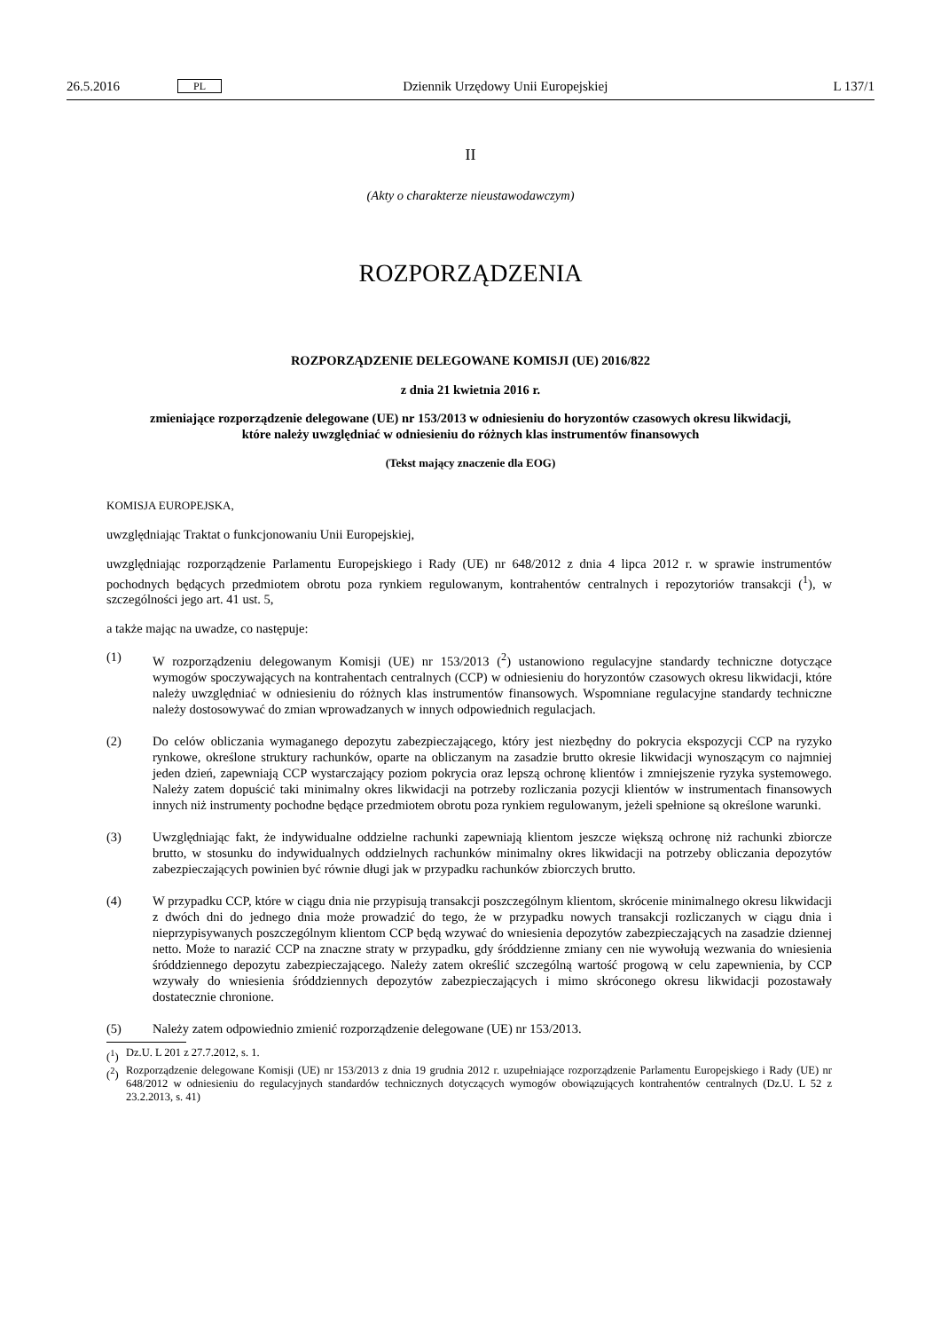26.5.2016 PL Dziennik Urzędowy Unii Europejskiej L 137/1
II
(Akty o charakterze nieustawodawczym)
ROZPORZĄDZENIA
ROZPORZĄDZENIE DELEGOWANE KOMISJI (UE) 2016/822
z dnia 21 kwietnia 2016 r.
zmieniające rozporządzenie delegowane (UE) nr 153/2013 w odniesieniu do horyzontów czasowych okresu likwidacji, które należy uwzględniać w odniesieniu do różnych klas instrumentów finansowych
(Tekst mający znaczenie dla EOG)
KOMISJA EUROPEJSKA,
uwzględniając Traktat o funkcjonowaniu Unii Europejskiej,
uwzględniając rozporządzenie Parlamentu Europejskiego i Rady (UE) nr 648/2012 z dnia 4 lipca 2012 r. w sprawie instrumentów pochodnych będących przedmiotem obrotu poza rynkiem regulowanym, kontrahentów centralnych i repozytoriów transakcji (<sup>1</sup>), w szczególności jego art. 41 ust. 5,
a także mając na uwadze, co następuje:
(1) W rozporządzeniu delegowanym Komisji (UE) nr 153/2013 (<sup>2</sup>) ustanowiono regulacyjne standardy techniczne dotyczące wymogów spoczywających na kontrahentach centralnych (CCP) w odniesieniu do horyzontów czasowych okresu likwidacji, które należy uwzględniać w odniesieniu do różnych klas instrumentów finansowych. Wspomniane regulacyjne standardy techniczne należy dostosowywać do zmian wprowadzanych w innych odpowiednich regulacjach.
(2) Do celów obliczania wymaganego depozytu zabezpieczającego, który jest niezbędny do pokrycia ekspozycji CCP na ryzyko rynkowe, określone struktury rachunków, oparte na obliczanym na zasadzie brutto okresie likwidacji wynoszącym co najmniej jeden dzień, zapewniają CCP wystarczający poziom pokrycia oraz lepszą ochronę klientów i zmniejszenie ryzyka systemowego. Należy zatem dopuścić taki minimalny okres likwidacji na potrzeby rozliczania pozycji klientów w instrumentach finansowych innych niż instrumenty pochodne będące przedmiotem obrotu poza rynkiem regulowanym, jeżeli spełnione są określone warunki.
(3) Uwzględniając fakt, że indywidualne oddzielne rachunki zapewniają klientom jeszcze większą ochronę niż rachunki zbiorcze brutto, w stosunku do indywidualnych oddzielnych rachunków minimalny okres likwidacji na potrzeby obliczania depozytów zabezpieczających powinien być równie długi jak w przypadku rachunków zbiorczych brutto.
(4) W przypadku CCP, które w ciągu dnia nie przypisują transakcji poszczególnym klientom, skrócenie minimalnego okresu likwidacji z dwóch dni do jednego dnia może prowadzić do tego, że w przypadku nowych transakcji rozliczanych w ciągu dnia i nieprzypisywanych poszczególnym klientom CCP będą wzywać do wniesienia depozytów zabezpieczających na zasadzie dziennej netto. Może to narazić CCP na znaczne straty w przypadku, gdy śróddzienne zmiany cen nie wywołują wezwania do wniesienia śróddziennego depozytu zabezpieczającego. Należy zatem określić szczególną wartość progową w celu zapewnienia, by CCP wzywały do wniesienia śróddziennych depozytów zabezpieczających i mimo skróconego okresu likwidacji pozostawały dostatecznie chronione.
(5) Należy zatem odpowiednio zmienić rozporządzenie delegowane (UE) nr 153/2013.
(<sup>1</sup>) Dz.U. L 201 z 27.7.2012, s. 1.
(<sup>2</sup>) Rozporządzenie delegowane Komisji (UE) nr 153/2013 z dnia 19 grudnia 2012 r. uzupełniające rozporządzenie Parlamentu Europejskiego i Rady (UE) nr 648/2012 w odniesieniu do regulacyjnych standardów technicznych dotyczących wymogów obowiązujących kontrahentów centralnych (Dz.U. L 52 z 23.2.2013, s. 41)